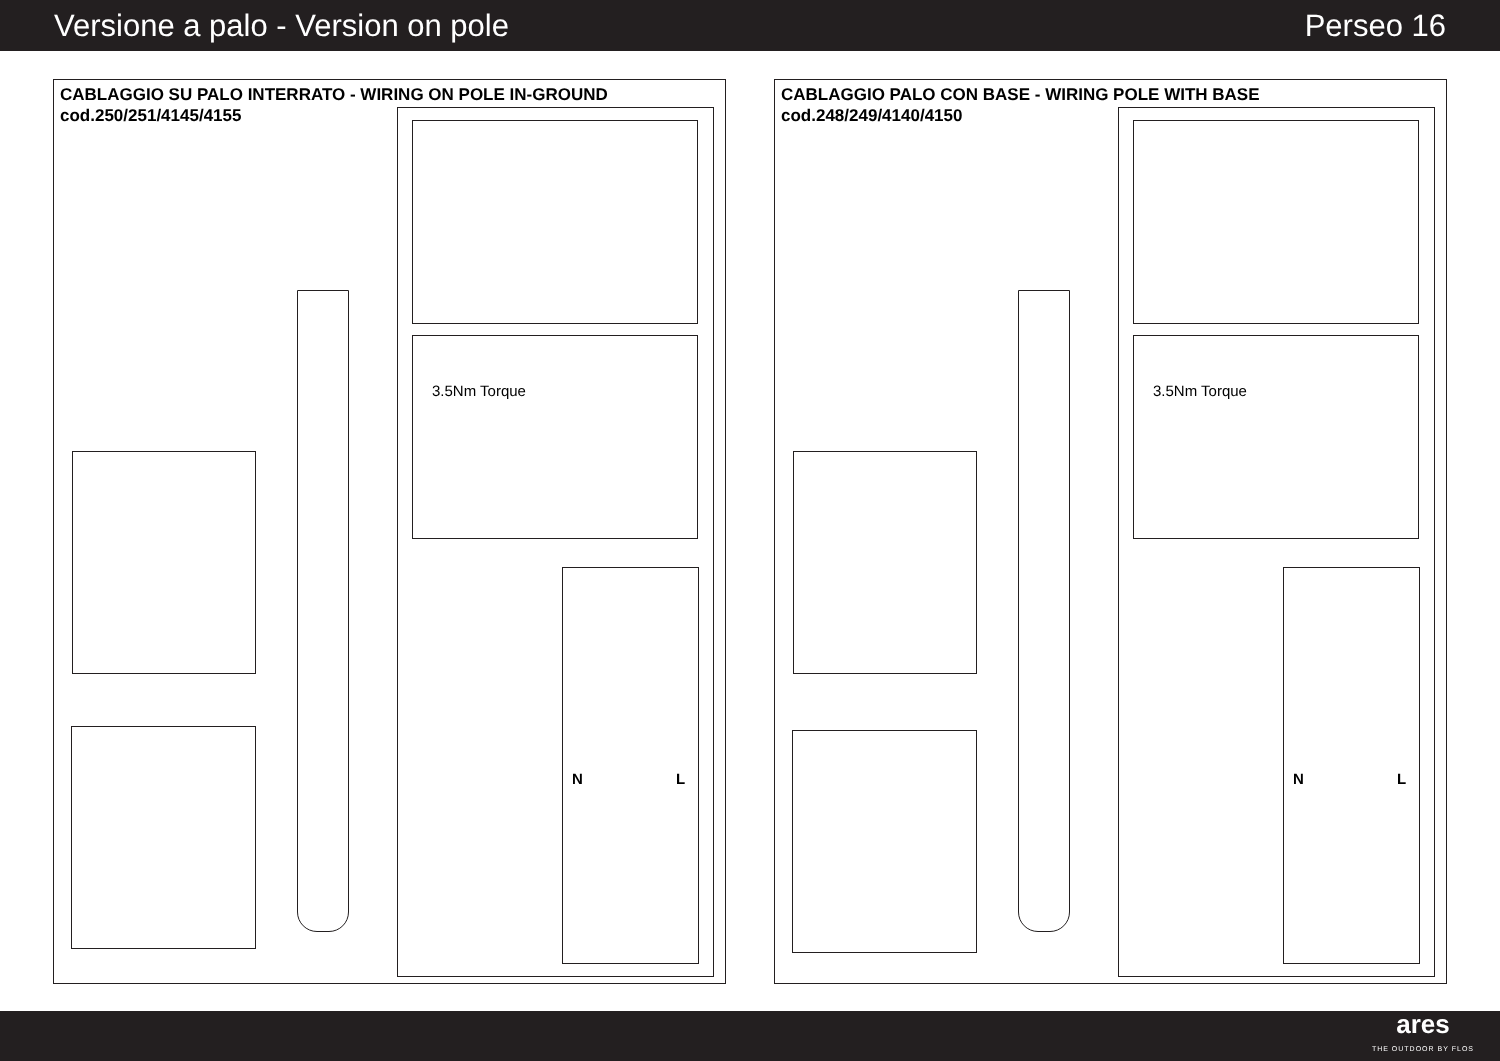Versione a palo - Version on pole Perseo 16
CABLAGGIO SU PALO INTERRATO - WIRING ON POLE IN-GROUND
cod.250/251/4145/4155
3.5Nm Torque
N L
CABLAGGIO PALO CON BASE - WIRING POLE WITH BASE
cod.248/249/4140/4150
3.5Nm Torque
N L
ares
THE OUTDOOR BY FLOS